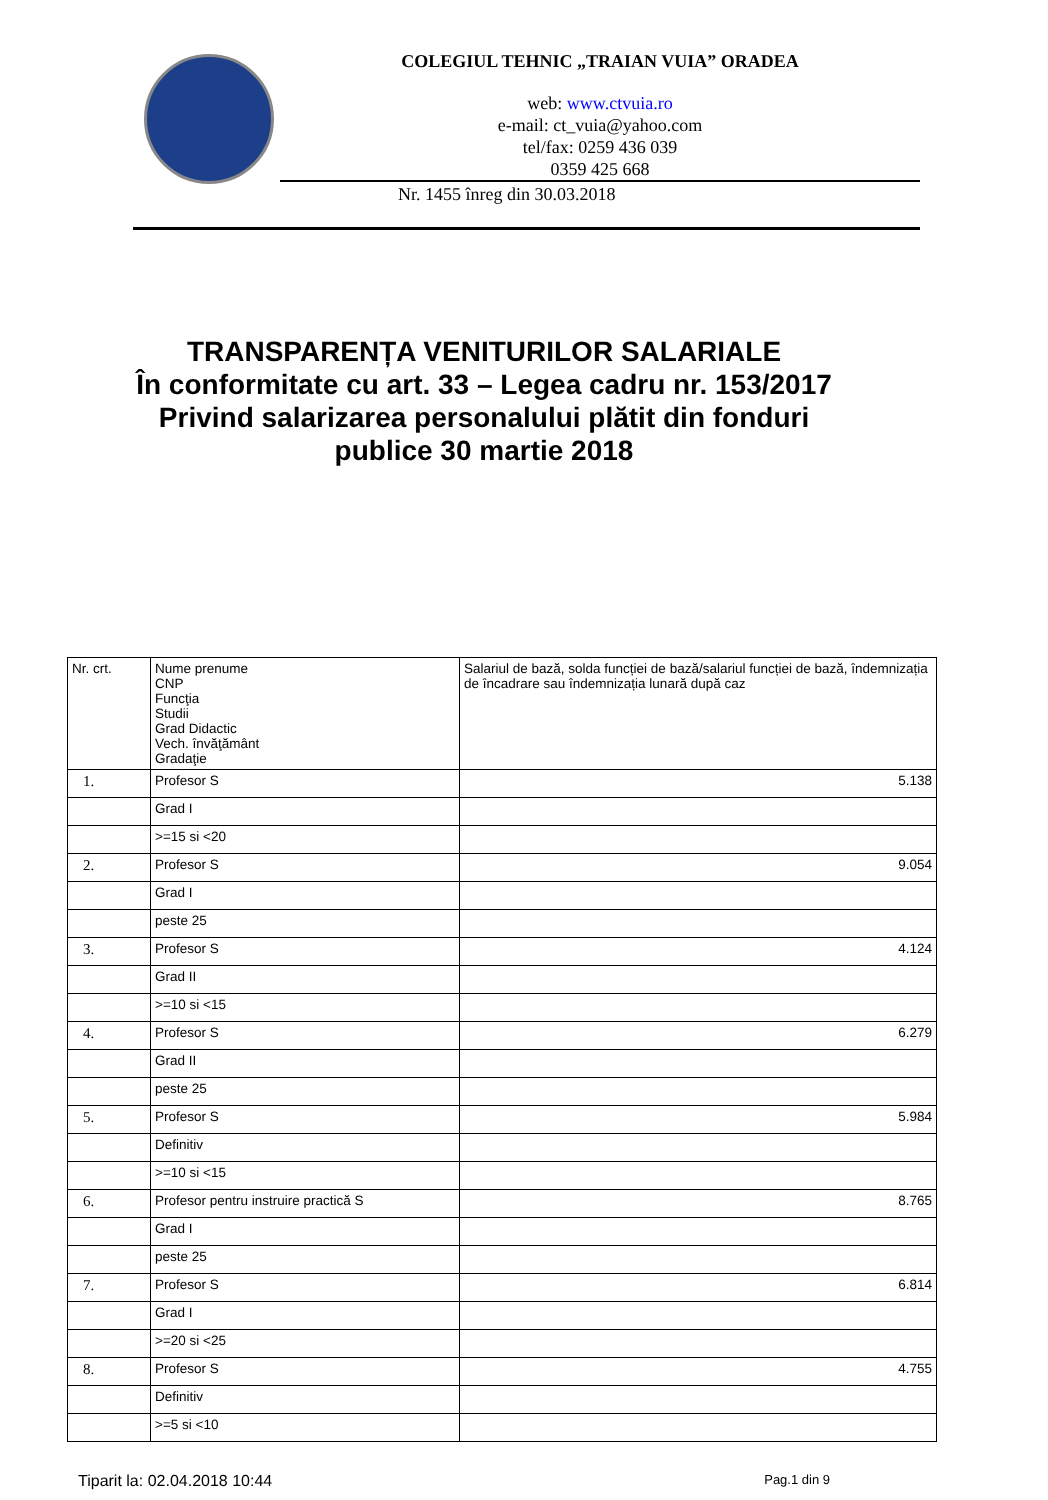COLEGIUL TEHNIC „TRAIAN VUIA” ORADEA
web: www.ctvuia.ro
e-mail: ct_vuia@yahoo.com
tel/fax: 0259 436 039
0359 425 668
Nr. 1455 înreg din 30.03.2018
TRANSPARENȚA VENITURILOR SALARIALE
În conformitate cu art. 33 – Legea cadru nr. 153/2017
Privind salarizarea personalului plătit din fonduri
publice 30 martie 2018
| Nr. crt. | Nume prenume CNP Funcţia Studii Grad Didactic Vech. învăţământ Gradaţie | Salariul de bază, solda funcției de bază/salariul funcției de bază, îndemnizația de încadrare sau îndemnizația lunară după caz |
| --- | --- | --- |
| 1. | Profesor S | 5.138 |
| | Grad I | |
| | >=15 si <20 | |
| 2. | Profesor S | 9.054 |
| | Grad I | |
| | peste 25 | |
| 3. | Profesor S | 4.124 |
| | Grad II | |
| | >=10 si <15 | |
| 4. | Profesor S | 6.279 |
| | Grad II | |
| | peste 25 | |
| 5. | Profesor S | 5.984 |
| | Definitiv | |
| | >=10 si <15 | |
| 6. | Profesor pentru instruire practică S | 8.765 |
| | Grad I | |
| | peste 25 | |
| 7. | Profesor S | 6.814 |
| | Grad I | |
| | >=20 si <25 | |
| 8. | Profesor S | 4.755 |
| | Definitiv | |
| | >=5 si <10 | |
Tiparit la: 02.04.2018 10:44 Pag.1 din 9